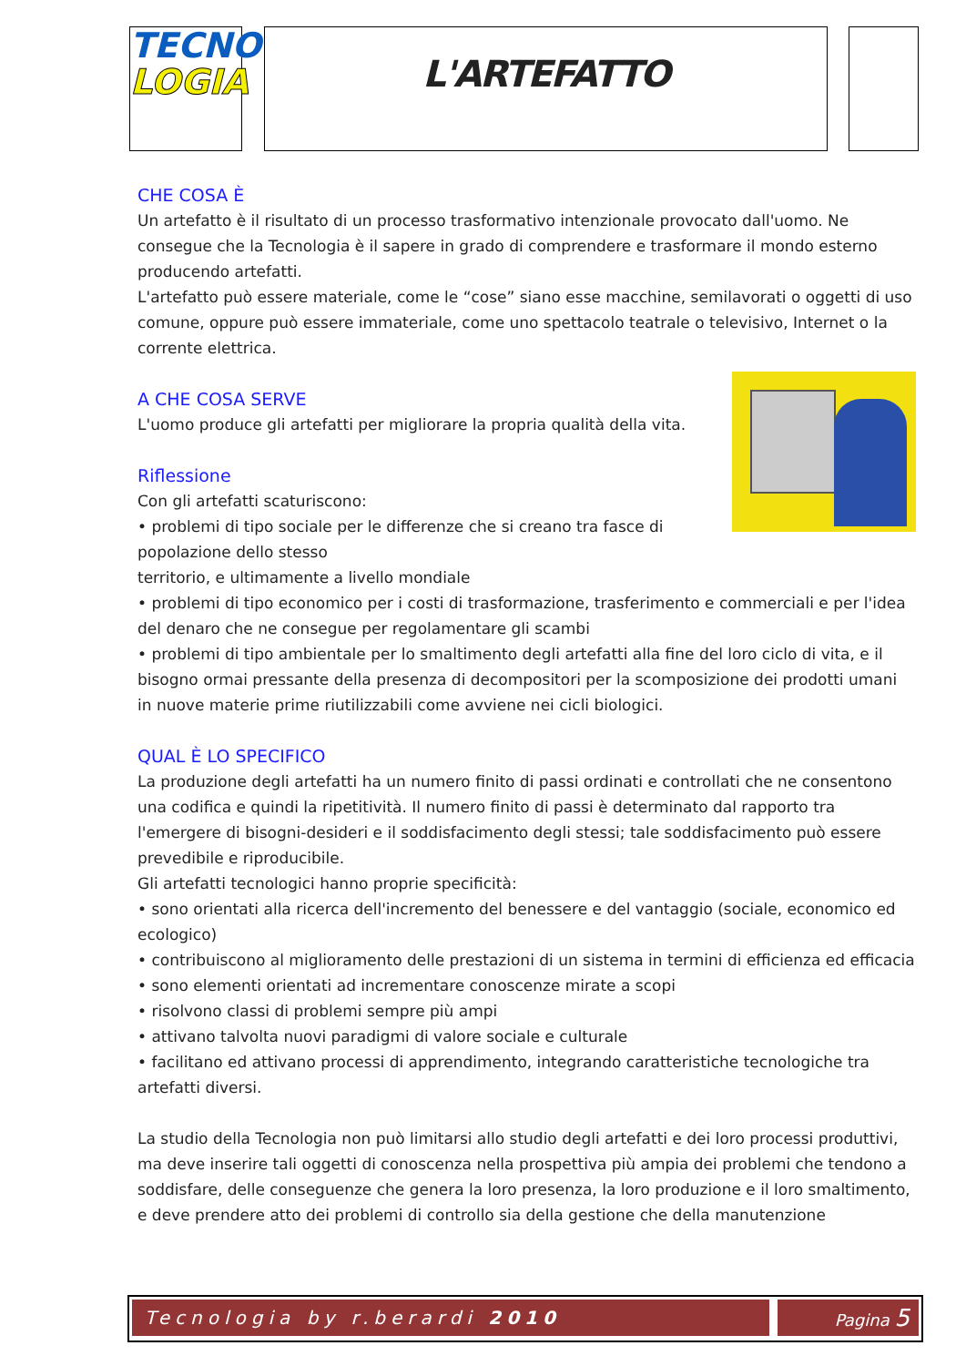TECNO
LOGIA
L'ARTEFATTO
CHE COSA È
Un artefatto è il risultato di un processo trasformativo intenzionale provocato dall'uomo. Ne consegue che la Tecnologia è il sapere in grado di comprendere e trasformare il mondo esterno producendo artefatti.
L'artefatto può essere materiale, come le “cose” siano esse macchine, semilavorati o oggetti di uso comune, oppure può essere immateriale, come uno spettacolo teatrale o televisivo, Internet o la corrente elettrica.
A CHE COSA SERVE
L'uomo produce gli artefatti per migliorare la propria qualità della vita.
Riflessione
Con gli artefatti scaturiscono:
• problemi di tipo sociale per le differenze che si creano tra fasce di popolazione dello stesso
territorio, e ultimamente a livello mondiale
• problemi di tipo economico per i costi di trasformazione, trasferimento e commerciali e per l'idea del denaro che ne consegue per regolamentare gli scambi
• problemi di tipo ambientale per lo smaltimento degli artefatti alla fine del loro ciclo di vita, e il bisogno ormai pressante della presenza di decompositori per la scomposizione dei prodotti umani in nuove materie prime riutilizzabili come avviene nei cicli biologici.
QUAL È LO SPECIFICO
La produzione degli artefatti ha un numero finito di passi ordinati e controllati che ne consentono una codifica e quindi la ripetitività. Il numero finito di passi è determinato dal rapporto tra l'emergere di bisogni-desideri e il soddisfacimento degli stessi; tale soddisfacimento può essere prevedibile e riproducibile.
Gli artefatti tecnologici hanno proprie specificità:
• sono orientati alla ricerca dell'incremento del benessere e del vantaggio (sociale, economico ed ecologico)
• contribuiscono al miglioramento delle prestazioni di un sistema in termini di efficienza ed efficacia
• sono elementi orientati ad incrementare conoscenze mirate a scopi
• risolvono classi di problemi sempre più ampi
• attivano talvolta nuovi paradigmi di valore sociale e culturale
• facilitano ed attivano processi di apprendimento, integrando caratteristiche tecnologiche tra artefatti diversi.
La studio della Tecnologia non può limitarsi allo studio degli artefatti e dei loro processi produttivi, ma deve inserire tali oggetti di conoscenza nella prospettiva più ampia dei problemi che tendono a soddisfare, delle conseguenze che genera la loro presenza, la loro produzione e il loro smaltimento, e deve prendere atto dei problemi di controllo sia della gestione che della manutenzione
Tecnologia by r.berardi 2010 Pagina 5